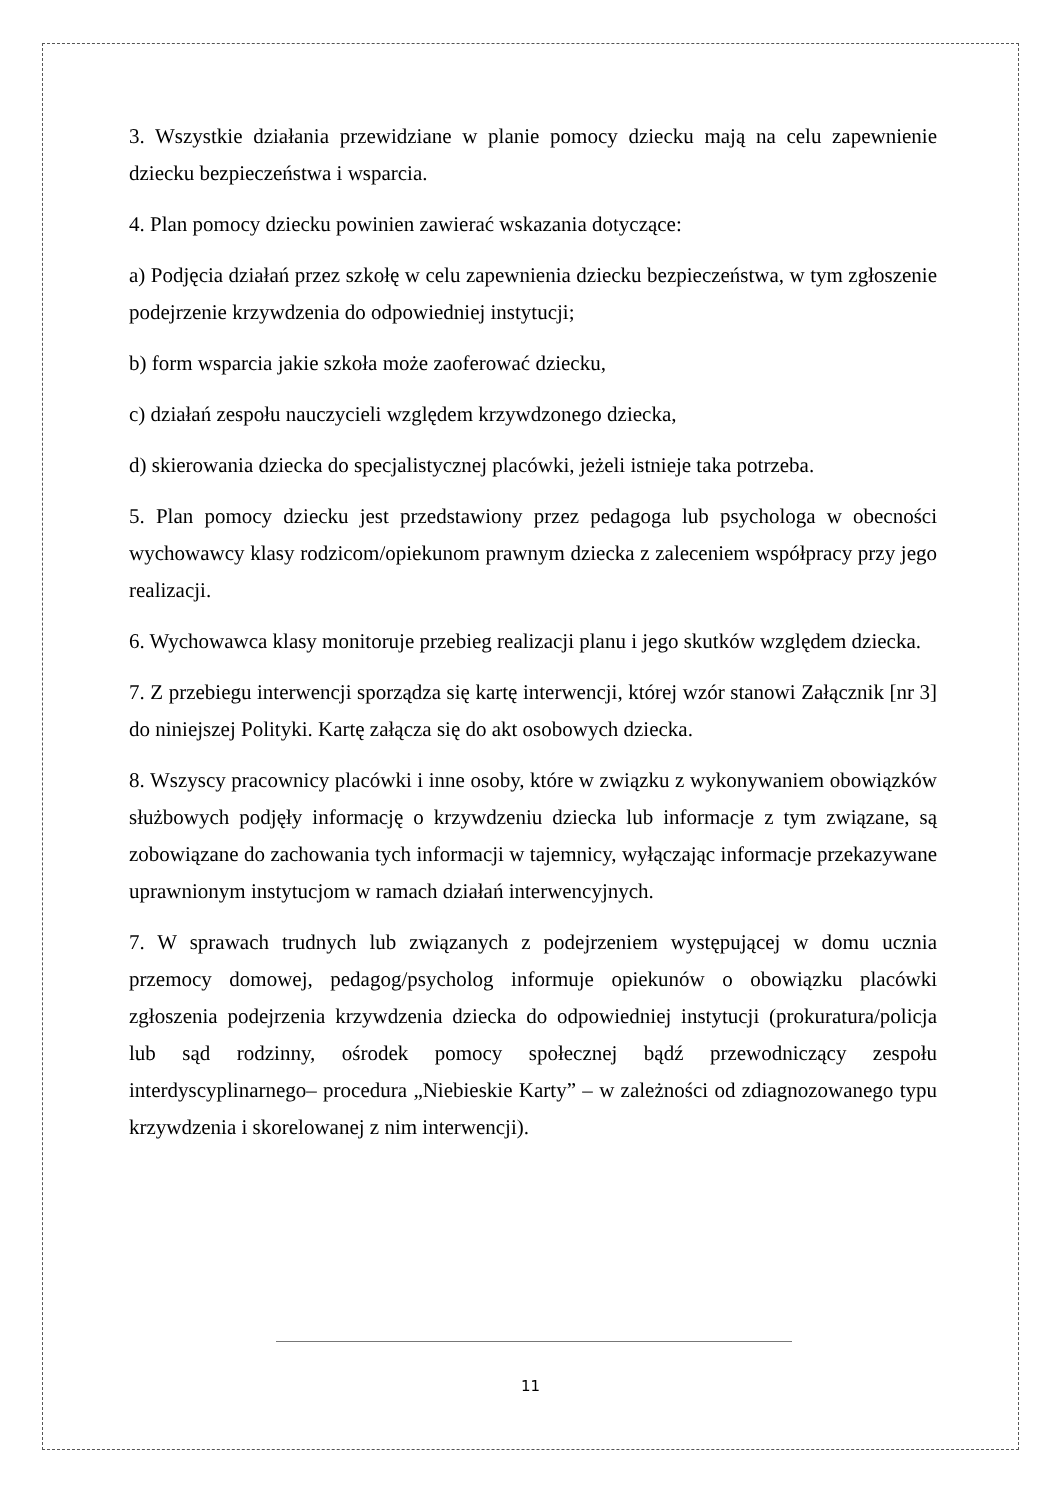3. Wszystkie działania przewidziane w planie pomocy dziecku mają na celu zapewnienie dziecku bezpieczeństwa i wsparcia.
4. Plan pomocy dziecku powinien zawierać wskazania dotyczące:
a) Podjęcia działań przez szkołę w celu zapewnienia dziecku bezpieczeństwa, w tym zgłoszenie podejrzenie krzywdzenia do odpowiedniej instytucji;
b) form wsparcia jakie szkoła może zaoferować dziecku,
c) działań zespołu nauczycieli względem krzywdzonego dziecka,
d) skierowania dziecka do specjalistycznej placówki, jeżeli istnieje taka potrzeba.
5. Plan pomocy dziecku jest przedstawiony przez pedagoga lub psychologa w obecności wychowawcy klasy rodzicom/opiekunom prawnym dziecka z zaleceniem współpracy przy jego realizacji.
6. Wychowawca klasy monitoruje przebieg realizacji planu i jego skutków względem dziecka.
7. Z przebiegu interwencji sporządza się kartę interwencji, której wzór stanowi Załącznik [nr 3] do niniejszej Polityki. Kartę załącza się do akt osobowych dziecka.
8. Wszyscy pracownicy placówki i inne osoby, które w związku z wykonywaniem obowiązków służbowych podjęły informację o krzywdzeniu dziecka lub informacje z tym związane, są zobowiązane do zachowania tych informacji w tajemnicy, wyłączając informacje przekazywane uprawnionym instytucjom w ramach działań interwencyjnych.
7. W sprawach trudnych lub związanych z podejrzeniem występującej w domu ucznia przemocy domowej, pedagog/psycholog informuje opiekunów o obowiązku placówki zgłoszenia podejrzenia krzywdzenia dziecka do odpowiedniej instytucji (prokuratura/policja lub sąd rodzinny, ośrodek pomocy społecznej bądź przewodniczący zespołu interdyscyplinarnego– procedura „Niebieskie Karty” – w zależności od zdiagnozowanego typu krzywdzenia i skorelowanej z nim interwencji).
11